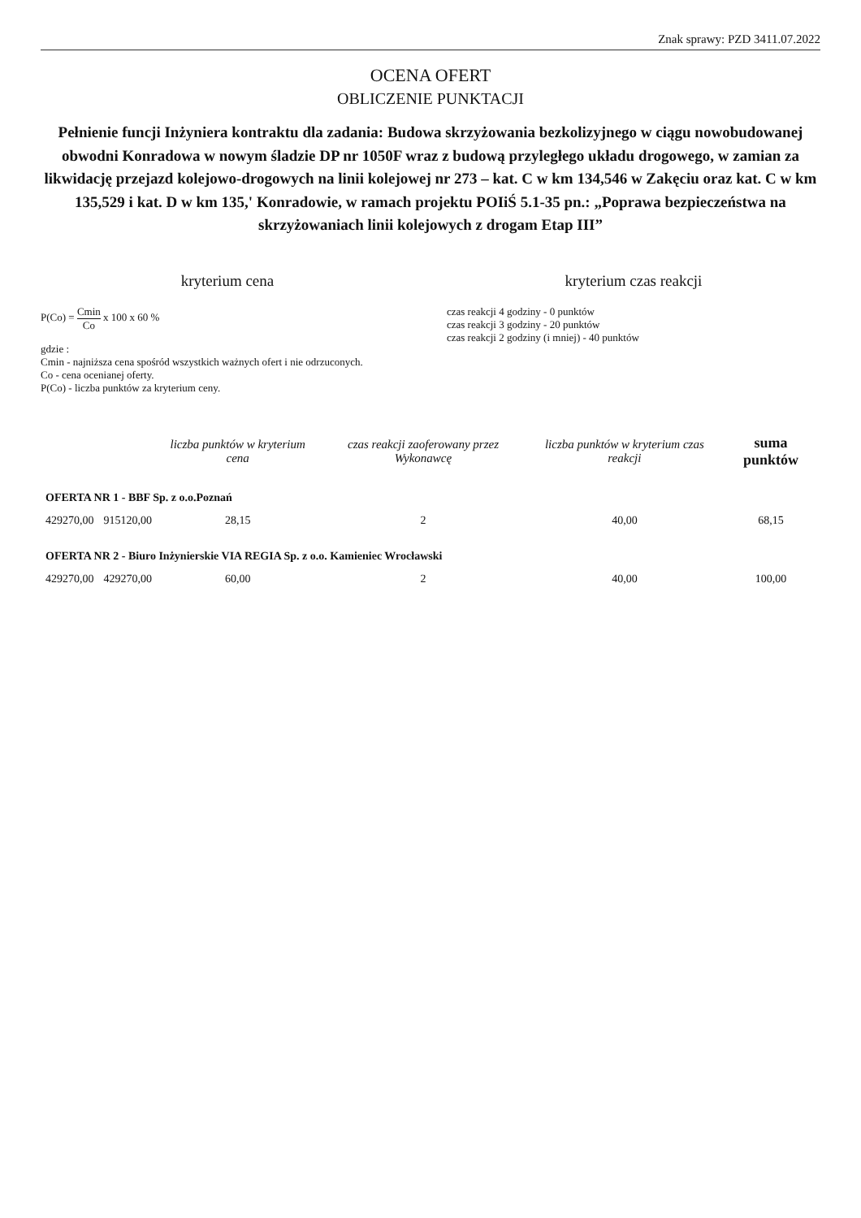Znak sprawy: PZD 3411.07.2022
OCENA OFERT
OBLICZENIE PUNKTACJI
Pełnienie funcji Inżyniera kontraktu dla zadania: Budowa skrzyżowania bezkolizyjnego w ciągu nowobudowanej obwodni Konradowa w nowym śladzie DP nr 1050F wraz z budową przyległego układu drogowego, w zamian za likwidację przejazd kolejowo-drogowych na linii kolejowej nr 273 – kat. C w km 134,546 w Zakęciu oraz kat. C w km 135,529 i kat. D w km 135,' Konradowie, w ramach projektu POIiŚ 5.1-35 pn.: „Poprawa bezpieczeństwa na skrzyżowaniach linii kolejowych z drogam Etap III”
kryterium cena
P(Co) = Cmin Co x 100 x 60 %
gdzie :
Cmin - najniższa cena spośród wszystkich ważnych ofert i nie odrzuconych.
Co - cena ocenianej oferty.
P(Co) - liczba punktów za kryterium ceny.
kryterium czas reakcji
czas reakcji 4 godziny - 0 punktów
czas reakcji 3 godziny - 20 punktów
czas reakcji 2 godziny (i mniej) - 40 punktów
| | | liczba punktów w kryterium cena | czas reakcji zaoferowany przez Wykonawcę | liczba punktów w kryterium czas reakcji | suma punktów |
| --- | --- | --- | --- | --- | --- |
| OFERTA NR 1 - BBF Sp. z o.o.Poznań | | | | | |
| 429270,00 | 915120,00 | 28,15 | 2 | 40,00 | 68,15 |
| OFERTA NR 2 - Biuro Inżynierskie VIA REGIA Sp. z o.o. Kamieniec Wrocławski | | | | | |
| 429270,00 | 429270,00 | 60,00 | 2 | 40,00 | 100,00 |